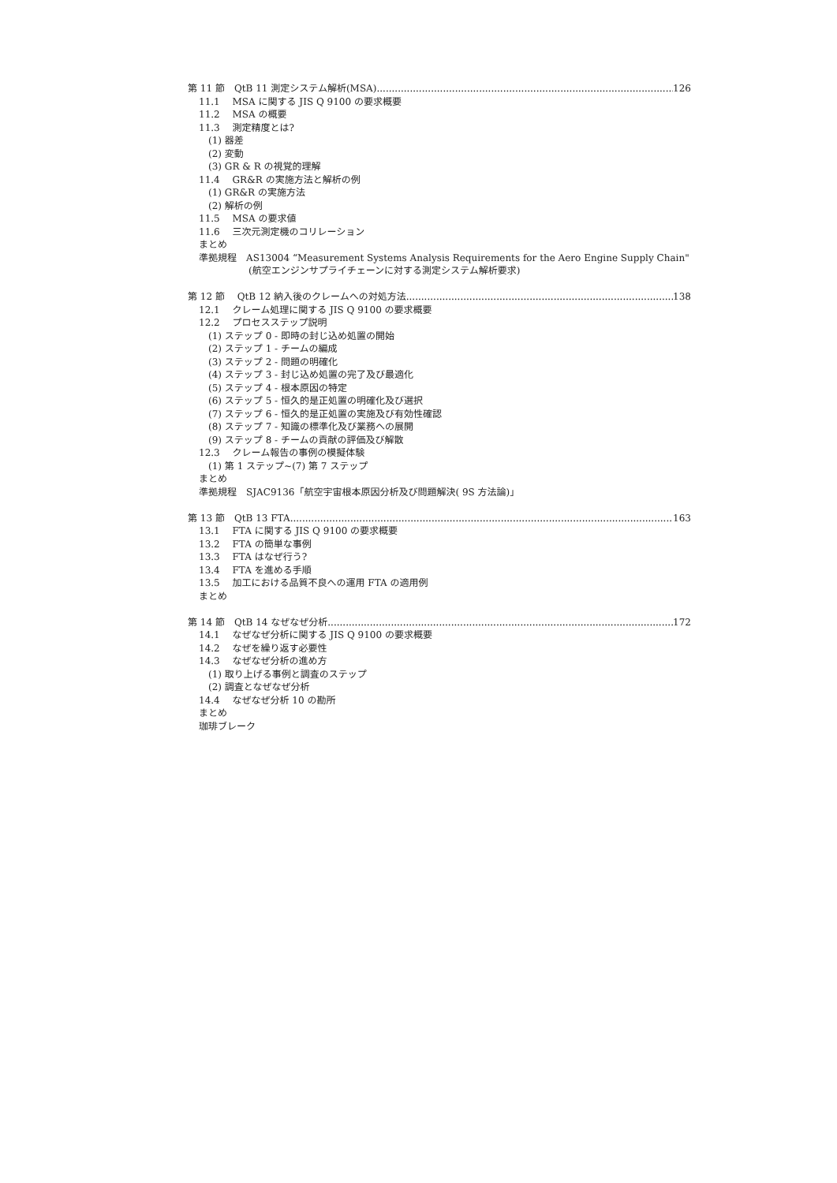第 11 節　QtB 11 測定システム解析(MSA) 126
11.1　 MSA に関する JIS Q 9100 の要求概要
11.2　 MSA の概要
11.3　 測定精度とは?
(1) 器差
(2) 変動
(3) GR & R の視覚的理解
11.4　 GR&R の実施方法と解析の例
(1) GR&R の実施方法
(2) 解析の例
11.5　 MSA の要求値
11.6　 三次元測定機のコリレーション
まとめ
準拠規程　AS13004 “Measurement Systems Analysis Requirements for the Aero Engine Supply Chain"
(航空エンジンサプライチェーンに対する測定システム解析要求)
第 12 節　 QtB 12 納入後のクレームへの対処方法 138
12.1　 クレーム処理に関する JIS Q 9100 の要求概要
12.2　 プロセスステップ説明
(1) ステップ 0 - 即時の封じ込め処置の開始
(2) ステップ 1 - チームの編成
(3) ステップ 2 - 問題の明確化
(4) ステップ 3 - 封じ込め処置の完了及び最適化
(5) ステップ 4 - 根本原因の特定
(6) ステップ 5 - 恒久的是正処置の明確化及び選択
(7) ステップ 6 - 恒久的是正処置の実施及び有効性確認
(8) ステップ 7 - 知識の標準化及び業務への展開
(9) ステップ 8 - チームの貢献の評価及び解散
12.3　 クレーム報告の事例の模擬体験
(1) 第 1 ステップ~(7) 第 7 ステップ
まとめ
準拠規程　SJAC9136「航空宇宙根本原因分析及び問題解決( 9S 方法論)」
第 13 節　QtB 13 FTA 163
13.1　 FTA に関する JIS Q 9100 の要求概要
13.2　 FTA の簡単な事例
13.3　 FTA はなぜ行う?
13.4　 FTA を進める手順
13.5　 加工における品質不良への運用 FTA の適用例
まとめ
第 14 節　QtB 14 なぜなぜ分析 172
14.1　 なぜなぜ分析に関する JIS Q 9100 の要求概要
14.2　 なぜを繰り返す必要性
14.3　 なぜなぜ分析の進め方
(1) 取り上げる事例と調査のステップ
(2) 調査となぜなぜ分析
14.4　 なぜなぜ分析 10 の勘所
まとめ
珈琲ブレーク